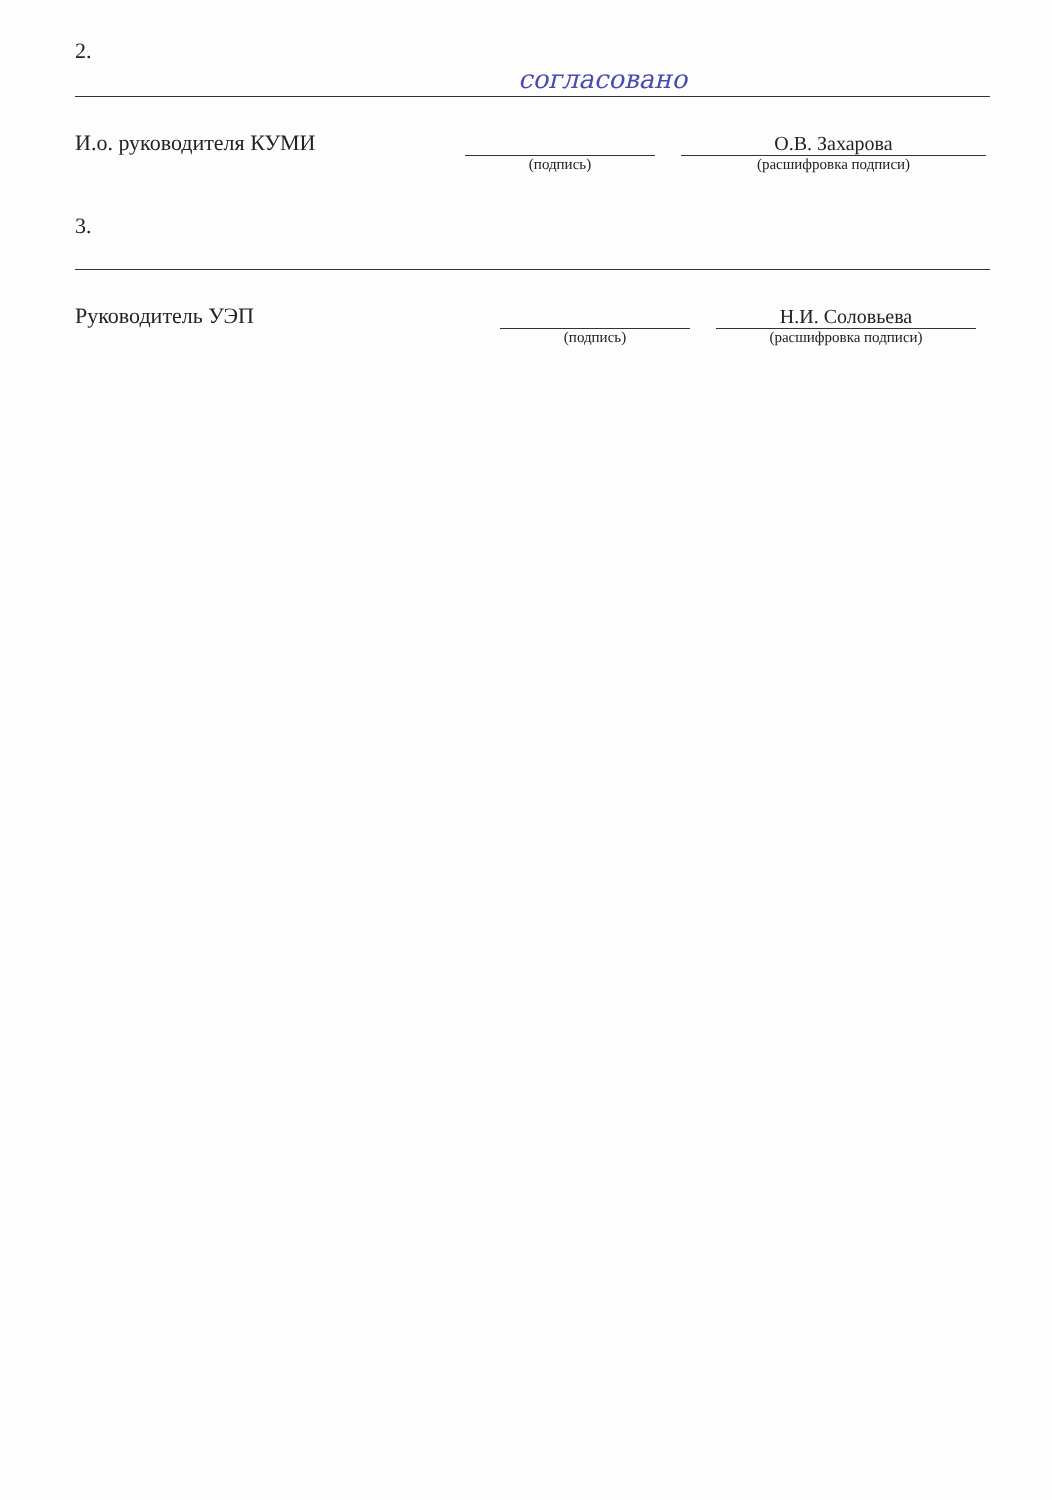2.
согласовано
И.о. руководителя КУМИ О.В. Захарова
(подпись) (расшифровка подписи)
3.
Руководитель УЭП Н.И. Соловьева
(подпись) (расшифровка подписи)